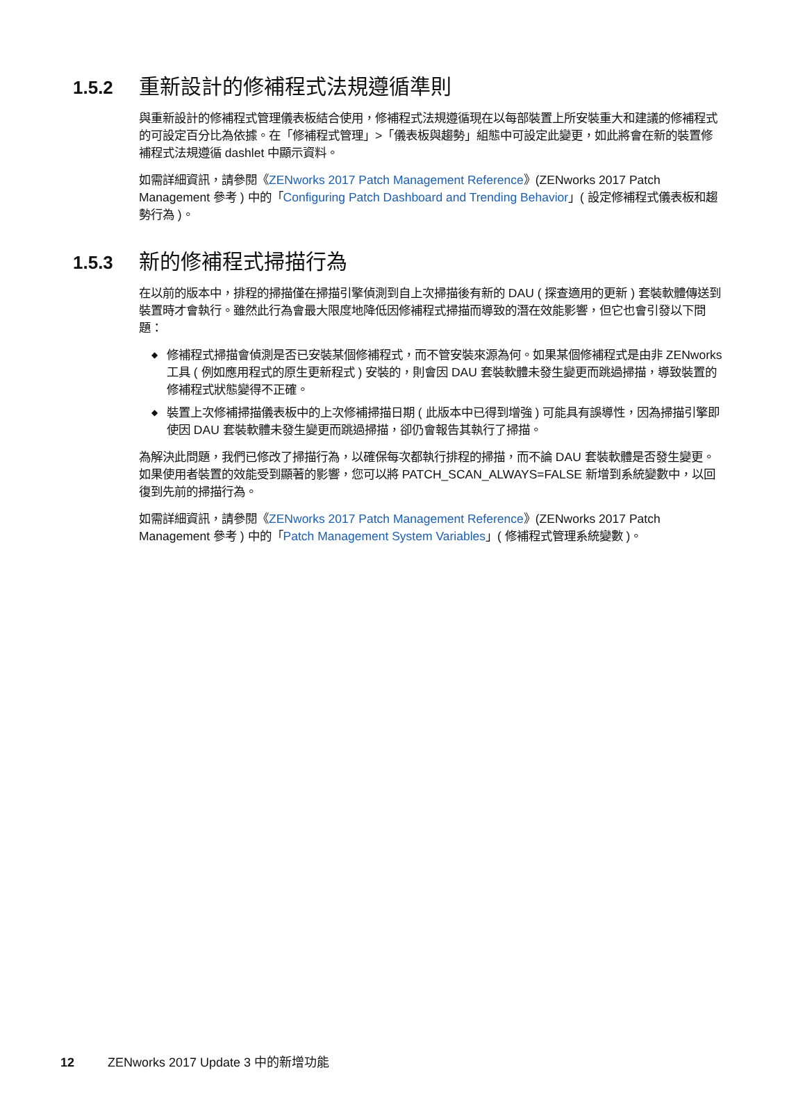1.5.2
重新設計的修補程式法規遵循準則
與重新設計的修補程式管理儀表板結合使用，修補程式法規遵循現在以每部裝置上所安裝重大和建議的修補程式的可設定百分比為依據。在「修補程式管理」>「儀表板與趨勢」組態中可設定此變更，如此將會在新的裝置修補程式法規遵循 dashlet 中顯示資料。
如需詳細資訊，請參閱《ZENworks 2017 Patch Management Reference》(ZENworks 2017 Patch Management 參考 ) 中的「Configuring Patch Dashboard and Trending Behavior」( 設定修補程式儀表板和趨勢行為 )。
1.5.3
新的修補程式掃描行為
在以前的版本中，排程的掃描僅在掃描引擎偵測到自上次掃描後有新的 DAU ( 探查適用的更新 ) 套裝軟體傳送到裝置時才會執行。雖然此行為會最大限度地降低因修補程式掃描而導致的潛在效能影響，但它也會引發以下問題：
◆ 修補程式掃描會偵測是否已安裝某個修補程式，而不管安裝來源為何。如果某個修補程式是由非 ZENworks 工具 ( 例如應用程式的原生更新程式 ) 安裝的，則會因 DAU 套裝軟體未發生變更而跳過掃描，導致裝置的修補程式狀態變得不正確。
◆ 裝置上次修補掃描儀表板中的上次修補掃描日期 ( 此版本中已得到增強 ) 可能具有誤導性，因為掃描引擎即使因 DAU 套裝軟體未發生變更而跳過掃描，卻仍會報告其執行了掃描。
為解決此問題，我們已修改了掃描行為，以確保每次都執行排程的掃描，而不論 DAU 套裝軟體是否發生變更。如果使用者裝置的效能受到顯著的影響，您可以將 PATCH_SCAN_ALWAYS=FALSE 新增到系統變數中，以回復到先前的掃描行為。
如需詳細資訊，請參閱《ZENworks 2017 Patch Management Reference》(ZENworks 2017 Patch Management 參考 ) 中的「Patch Management System Variables」( 修補程式管理系統變數 )。
12 ZENworks 2017 Update 3 中的新增功能